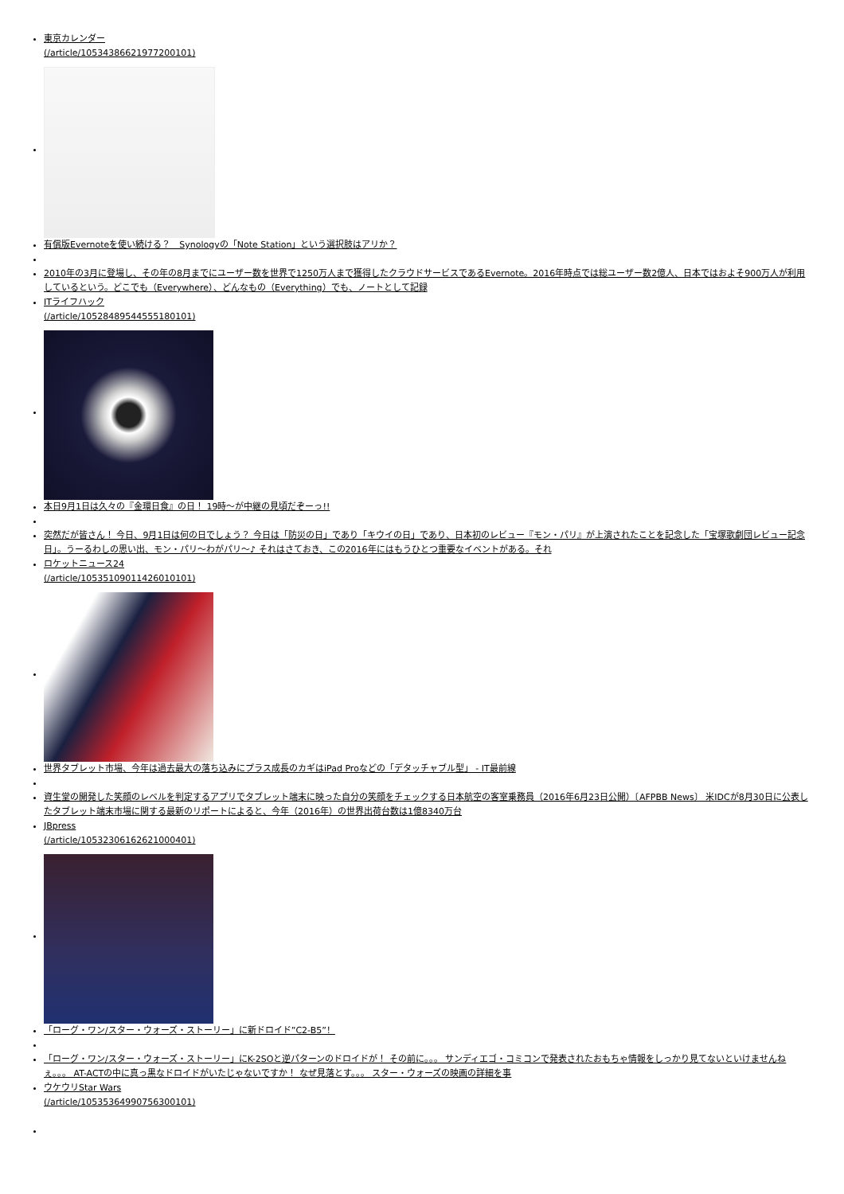東京カレンダー
(/article/10534386621977200101)
有償版Evernoteを使い続ける？　Synologyの「Note Station」という選択肢はアリか？
2010年の3月に登場し、その年の8月までにユーザー数を世界で1250万人まで獲得したクラウドサービスであるEvernote。2016年時点では総ユーザー数2億人、日本ではおよそ900万人が利用しているという。どこでも（Everywhere）、どんなもの（Everything）でも、ノートとして記録
ITライフハック
(/article/10528489544555180101)
本日9月1日は久々の『金環日食』の日！ 19時～が中継の見頃だぞーっ!!
突然だが皆さん！ 今日、9月1日は何の日でしょう？ 今日は「防災の日」であり「キウイの日」であり、日本初のレビュー『モン・パリ』が上演されたことを記念した「宝塚歌劇団レビュー記念日」。うーるわしの思い出、モン・パリ～わがパリ～♪ それはさておき、この2016年にはもうひとつ重要なイベントがある。それ
ロケットニュース24
(/article/10535109011426010101)
世界タブレット市場、今年は過去最大の落ち込みにプラス成長のカギはiPad Proなどの「デタッチャブル型」 - IT最前線
資生堂の開発した笑顔のレベルを判定するアプリでタブレット端末に映った自分の笑顔をチェックする日本航空の客室乗務員（2016年6月23日公開）〔AFPBB News〕 米IDCが8月30日に公表したタブレット端末市場に関する最新のリポートによると、今年（2016年）の世界出荷台数は1億8340万台
JBpress
(/article/10532306162621000401)
「ローグ・ワン/スター・ウォーズ・ストーリー」に新ドロイド”C2-B5”！
「ローグ・ワン/スター・ウォーズ・ストーリー」にK-2SOと逆パターンのドロイドが！ その前に。。。 サンディエゴ・コミコンで発表されたおもちゃ情報をしっかり見てないといけませんねぇ。。。 AT-ACTの中に真っ黒なドロイドがいたじゃないですか！ なぜ見落とす。。。 スター・ウォーズの映画の詳細を事
ウケウリStar Wars
(/article/10535364990756300101)